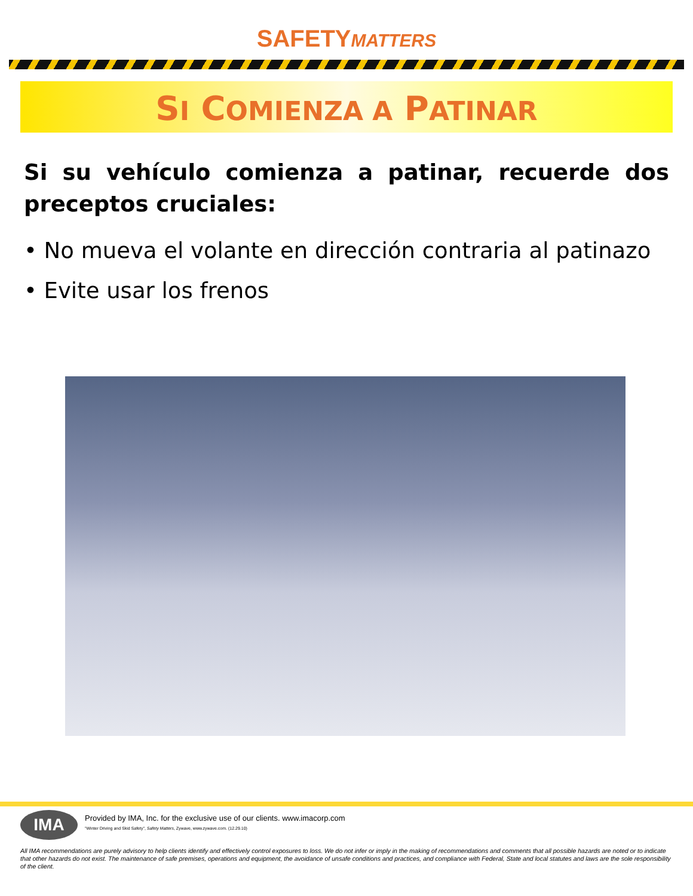SAFETYMATTERS
SI COMIENZA A PATINAR
Si su vehículo comienza a patinar, recuerde dos preceptos cruciales:
• No mueva el volante en dirección contraria al patinazo
• Evite usar los frenos
IMA
Provided by IMA, Inc. for the exclusive use of our clients. www.imacorp.com
"Winter Driving and Skid Safety", Safety Matters, Zywave, www.zywave.com. (12.29.10)
All IMA recommendations are purely advisory to help clients identify and effectively control exposures to loss. We do not infer or imply in the making of recommendations and comments that all possible hazards are noted or to indicate that other hazards do not exist. The maintenance of safe premises, operations and equipment, the avoidance of unsafe conditions and practices, and compliance with Federal, State and local statutes and laws are the sole responsibility of the client.